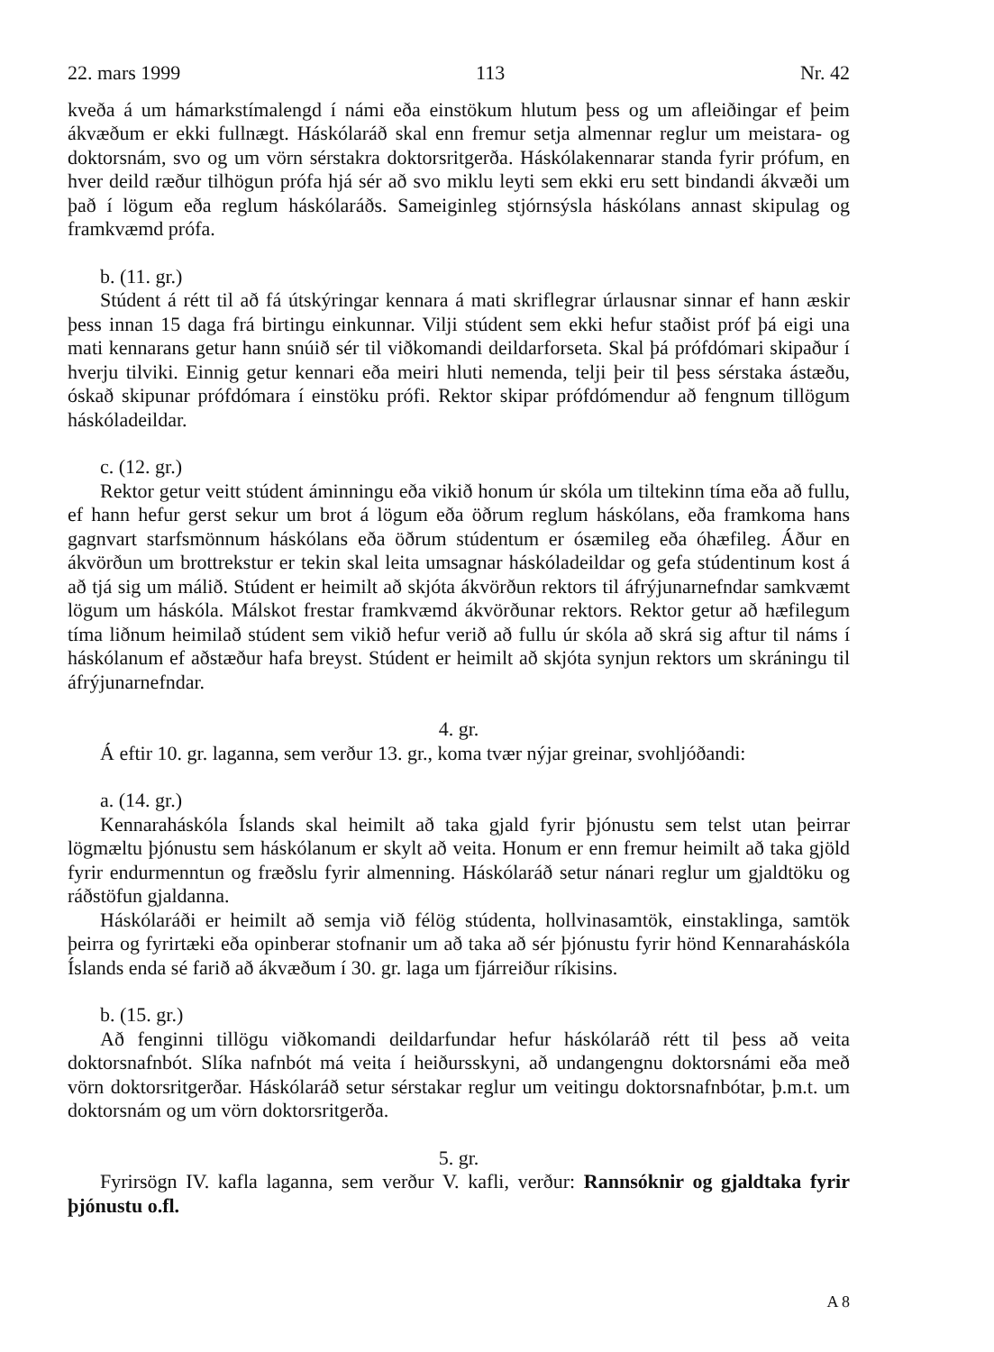22. mars 1999 113 Nr. 42
kveða á um hámarkstímalengd í námi eða einstökum hlutum þess og um afleiðingar ef þeim ákvæðum er ekki fullnægt. Háskólaráð skal enn fremur setja almennar reglur um meistara- og doktorsnám, svo og um vörn sérstakra doktorsritgerða. Háskólakennarar standa fyrir prófum, en hver deild ræður tilhögun prófa hjá sér að svo miklu leyti sem ekki eru sett bindandi ákvæði um það í lögum eða reglum háskólaráðs. Sameiginleg stjórnsýsla háskólans annast skipulag og framkvæmd prófa.
b. (11. gr.)
Stúdent á rétt til að fá útskýringar kennara á mati skriflegrar úrlausnar sinnar ef hann æskir þess innan 15 daga frá birtingu einkunnar. Vilji stúdent sem ekki hefur staðist próf þá eigi una mati kennarans getur hann snúið sér til viðkomandi deildarforseta. Skal þá prófdómari skipaður í hverju tilviki. Einnig getur kennari eða meiri hluti nemenda, telji þeir til þess sérstaka ástæðu, óskað skipunar prófdómara í einstöku prófi. Rektor skipar prófdómendur að fengnum tillögum háskóladeildar.
c. (12. gr.)
Rektor getur veitt stúdent áminningu eða vikið honum úr skóla um tiltekinn tíma eða að fullu, ef hann hefur gerst sekur um brot á lögum eða öðrum reglum háskólans, eða framkoma hans gagnvart starfsmönnum háskólans eða öðrum stúdentum er ósæmileg eða óhæfileg. Áður en ákvörðun um brottrekstur er tekin skal leita umsagnar háskóladeildar og gefa stúdentinum kost á að tjá sig um málið. Stúdent er heimilt að skjóta ákvörðun rektors til áfrýjunarnefndar samkvæmt lögum um háskóla. Málskot frestar framkvæmd ákvörðunar rektors. Rektor getur að hæfilegum tíma liðnum heimilað stúdent sem vikið hefur verið að fullu úr skóla að skrá sig aftur til náms í háskólanum ef aðstæður hafa breyst. Stúdent er heimilt að skjóta synjun rektors um skráningu til áfrýjunarnefndar.
4. gr.
Á eftir 10. gr. laganna, sem verður 13. gr., koma tvær nýjar greinar, svohljóðandi:
a. (14. gr.)
Kennaraháskóla Íslands skal heimilt að taka gjald fyrir þjónustu sem telst utan þeirrar lögmæltu þjónustu sem háskólanum er skylt að veita. Honum er enn fremur heimilt að taka gjöld fyrir endurmenntun og fræðslu fyrir almenning. Háskólaráð setur nánari reglur um gjaldtöku og ráðstöfun gjaldanna.
Háskólaráði er heimilt að semja við félög stúdenta, hollvinasamtök, einstaklinga, samtök þeirra og fyrirtæki eða opinberar stofnanir um að taka að sér þjónustu fyrir hönd Kennaraháskóla Íslands enda sé farið að ákvæðum í 30. gr. laga um fjárreiður ríkisins.
b. (15. gr.)
Að fenginni tillögu viðkomandi deildarfundar hefur háskólaráð rétt til þess að veita doktorsnafnbót. Slíka nafnbót má veita í heiðursskyni, að undangengnu doktorsnámi eða með vörn doktorsritgerðar. Háskólaráð setur sérstakar reglur um veitingu doktorsnafnbótar, þ.m.t. um doktorsnám og um vörn doktorsritgerða.
5. gr.
Fyrirsögn IV. kafla laganna, sem verður V. kafli, verður: Rannsóknir og gjaldtaka fyrir þjónustu o.fl.
A 8